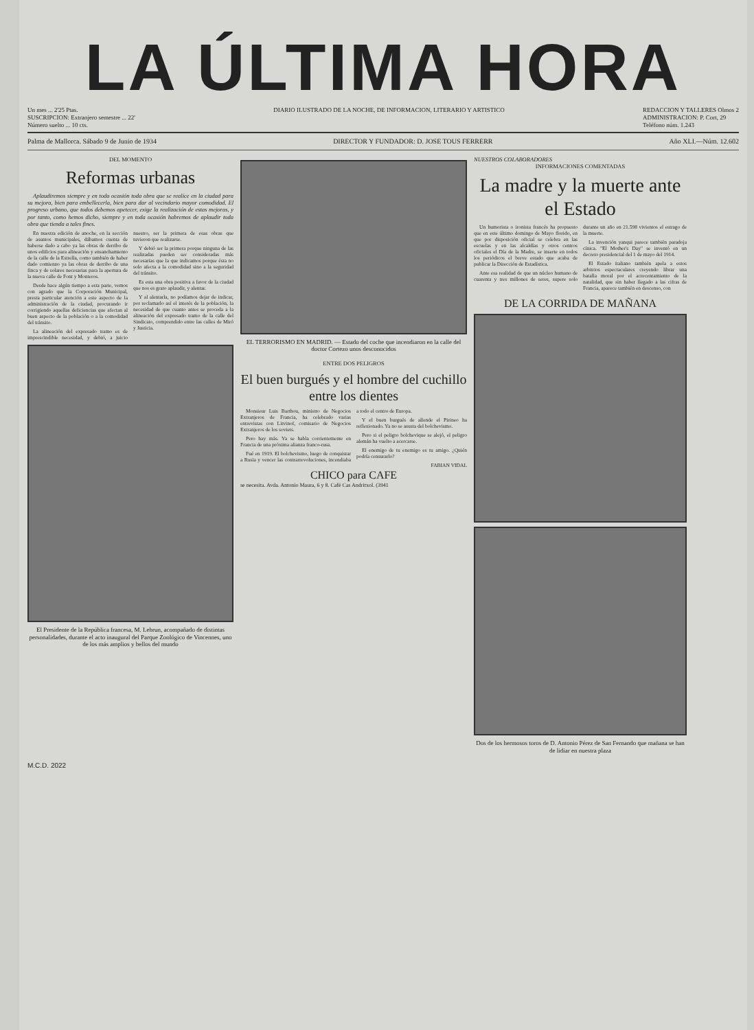LA ÚLTIMA HORA
Un mes ... 2'25 Ptas.
SUSCRIPCION: Extranjero semestre ... 22'
Número suelto ... 10 cts.
DIARIO ILUSTRADO DE LA NOCHE, DE INFORMACION, LITERARIO Y ARTISTICO
REDACCION Y TALLERES Olmos 2
ADMINISTRACION: P. Cort, 29
Teléfono núm. 1.243
Palma de Mallorca. Sábado 9 de Junio de 1934 DIRECTOR Y FUNDADOR: D. JOSE TOUS FERRERR Año XLI.—Núm. 12.602
DEL MOMENTO
Reformas urbanas
Aplaudiremos siempre y en toda ocasión toda obra que se realice en la ciudad para su mejora, bien para embellecerla, bien para dar al vecindario mayor comodidad. El progreso urbano, que todos debemos apetecer, exige la realización de estas mejoras, y por tanto, como hemos dicho, siempre y en toda ocasión habremos de aplaudir toda obra que tienda a tales fines.
En nuestra edición de anoche, en la sección de asuntos municipales, dábamos cuenta de haberse dado a cabo ya las obras de derribo de unos edificios para alineación y ensanchamiento de la calle de la Estrella, como también de haber dado comienzo ya las obras de derribo de una finca y de solares necesarias para la apertura de la nueva calle de Font y Monteros.
Desde hace algún tiempo a esta parte, vemos con agrado que la Corporación Municipal, presta particular atención a este aspecto de la administración de la ciudad, procurando ir corrigiendo aquellas deficiencias que afectan al buen aspecto de la población o a la comodidad del tránsito.
La alineación del expresado tramo es de imprescindible necesidad, y debió, a juicio nuestro, ser la primera de esas obras que tuvieron que realizarse.
Y debió ser la primera porque ninguna de las realizadas pueden ser consideradas más necesarias que la que indicamos porque ésta no solo afecta a la comodidad sino a la seguridad del tránsito.
Es esta una obra positiva a favor de la ciudad que nos es grato aplaudir, y alentar.
Y al alentarla, no podíamos dejar de indicar, por reclamarlo así el interés de la población, la necesidad de que cuanto antes se proceda a la alineación del expresado tramo de la calle del Sindicato, comprendido entre las calles de Miró y Justicia.
El Presidente de la República francesa, M. Lebrun, acompañado de distintas personalidades, durante el acto inaugural del Parque Zoológico de Vincennes, uno de los más amplios y bellos del mundo
EL TERRORISMO EN MADRID. — Estado del coche que incendiaron en la calle del doctor Cortezo unos desconocidos
ENTRE DOS PELIGROS
El buen burgués y el hombre del cuchillo entre los dientes
Monsieur Luis Barthou, ministro de Negocios Extranjeros de Francia, ha celebrado varias entrevistas con Litvinof, comisario de Negocios Extranjeros de los soviets.
Pero hay más. Ya se habla corrientemente en Francia de una próxima alianza franco-rusa.
Fué en 1919. El bolchevismo, luego de conquistar a Rusia y vencer las contrarrevoluciones, incendiaba a todo el centro de Europa.
Y el buen burgués de allende el Pirineo ha reflexionado. Ya no se asusta del bolchevismo.
Pero si el peligro bolchevique se alejó, el peligro alemán ha vuelto a acercarse.
El enemigo de tu enemigo es tu amigo. ¿Quién podría censurarlo?
FABIAN VIDAL
CHICO para CAFE
se necesita. Avda. Antonio Maura, 6 y 8. Café Cas Andritxol. (3941
NUESTROS COLABORADORES
INFORMACIONES COMENTADAS
La madre y la muerte ante el Estado
Un humorista o ironista francés ha propuesto que en este último domingo de Mayo florido, en que por disposición oficial se celebra en las escuelas y en las alcaldías y otros centros oficiales el Día de la Madre, se inserte en todos los periódicos el breve estado que acaba de publicar la Dirección de Estadística.
Ante esa realidad de que un núcleo humano de cuarenta y tres millones de seres, supere solo durante un año en 21.598 vivientos el estrago de la muerte.
La invención yanqui parece también paradoja cínica. "El Mother's Day" se inventó en un decreto presidencial del 1 de mayo del 1914.
El Estado italiano también apela a estos arbitrios espectaculares creyendo librar una batalla moral por el acrecentamiento de la natalidad, que sin haber llegado a las cifras de Francia, aparece también en descenso, con
DE LA CORRIDA DE MAÑANA
Dos de los hermosos toros de D. Antonio Pérez de San Fernando que mañana se han de lidiar en nuestra plaza
M.C.D. 2022